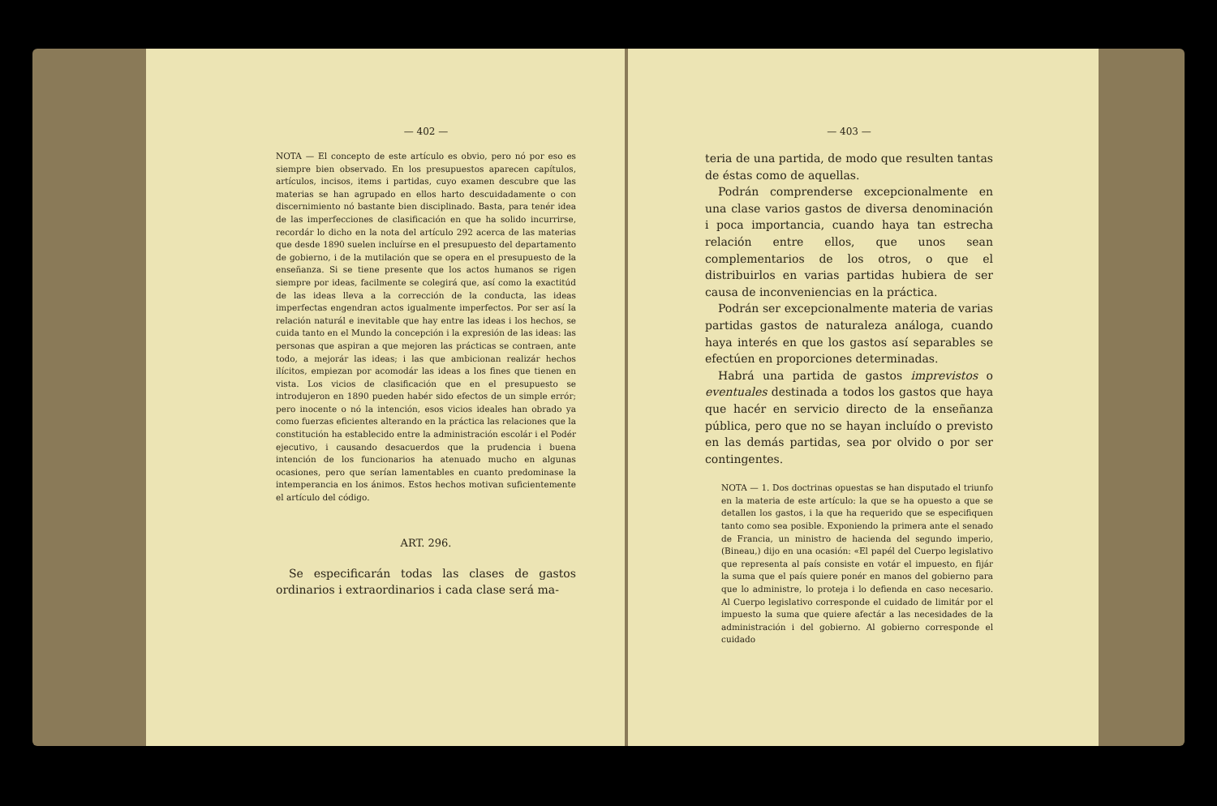— 402 —
NOTA — El concepto de este artículo es obvio, pero nó por eso es siempre bien observado. En los presupuestos aparecen capítulos, artículos, incisos, items i partidas, cuyo examen descubre que las materias se han agrupado en ellos harto descuidadamente o con discernimiento nó bastante bien disciplinado. Basta, para tenér idea de las imperfecciones de clasificación en que ha solido incurrirse, recordár lo dicho en la nota del artículo 292 acerca de las materias que desde 1890 suelen incluírse en el presupuesto del departamento de gobierno, i de la mutilación que se opera en el presupuesto de la enseñanza. Si se tiene presente que los actos humanos se rigen siempre por ideas, facilmente se colegirá que, así como la exactitúd de las ideas lleva a la corrección de la conducta, las ideas imperfectas engendran actos igualmente imperfectos. Por ser así la relación naturál e inevitable que hay entre las ideas i los hechos, se cuida tanto en el Mundo la concepción i la expresión de las ideas: las personas que aspiran a que mejoren las prácticas se contraen, ante todo, a mejorár las ideas; i las que ambicionan realizár hechos ilícitos, empiezan por acomodár las ideas a los fines que tienen en vista. Los vicios de clasificación que en el presupuesto se introdujeron en 1890 pueden habér sido efectos de un simple errór; pero inocente o nó la intención, esos vicios ideales han obrado ya como fuerzas eficientes alterando en la práctica las relaciones que la constitución ha establecido entre la administración escolár i el Podér ejecutivo, i causando desacuerdos que la prudencia i buena intención de los funcionarios ha atenuado mucho en algunas ocasiones, pero que serían lamentables en cuanto predominase la intemperancia en los ánimos. Estos hechos motivan suficientemente el artículo del código.
ART. 296.
Se especificarán todas las clases de gastos ordinarios i extraordinarios i cada clase será ma-
— 403 —
teria de una partida, de modo que resulten tantas de éstas como de aquellas.
Podrán comprenderse excepcionalmente en una clase varios gastos de diversa denominación i poca importancia, cuando haya tan estrecha relación entre ellos, que unos sean complementarios de los otros, o que el distribuirlos en varias partidas hubiera de ser causa de inconveniencias en la práctica.
Podrán ser excepcionalmente materia de varias partidas gastos de naturaleza análoga, cuando haya interés en que los gastos así separables se efectúen en proporciones determinadas.
Habrá una partida de gastos imprevistos o eventuales destinada a todos los gastos que haya que hacér en servicio directo de la enseñanza pública, pero que no se hayan incluído o previsto en las demás partidas, sea por olvido o por ser contingentes.
NOTA — 1. Dos doctrinas opuestas se han disputado el triunfo en la materia de este artículo: la que se ha opuesto a que se detallen los gastos, i la que ha requerido que se especifiquen tanto como sea posible. Exponiendo la primera ante el senado de Francia, un ministro de hacienda del segundo imperio, (Bineau,) dijo en una ocasión: «El papél del Cuerpo legislativo que representa al país consiste en votár el impuesto, en fijár la suma que el país quiere ponér en manos del gobierno para que lo administre, lo proteja i lo defienda en caso necesario. Al Cuerpo legislativo corresponde el cuidado de limitár por el impuesto la suma que quiere afectár a las necesidades de la administración i del gobierno. Al gobierno corresponde el cuidado